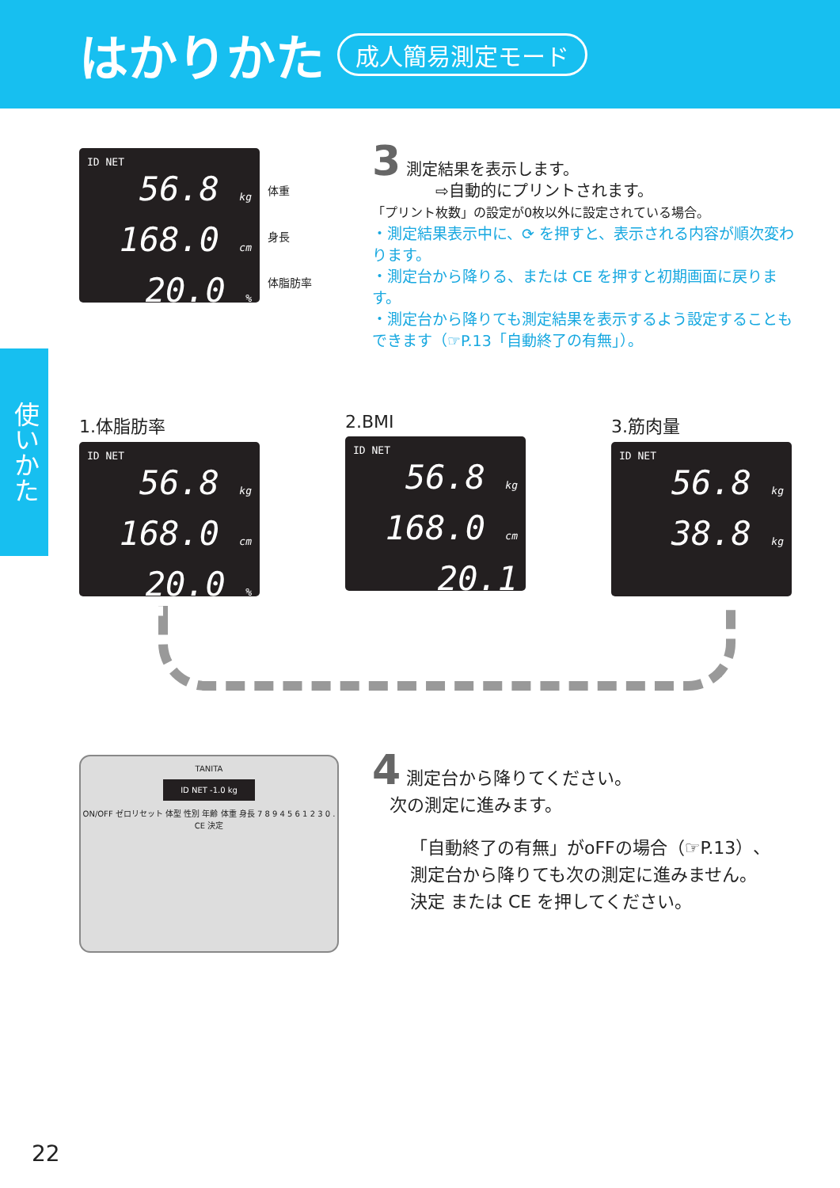はかりかた
成人簡易測定モード
使いかた
ID NET
56.8 kg
168.0 cm
20.0 %
体重
身長
体脂肪率
3 測定結果を表示します。
    ⇨自動的にプリントされます。
「プリント枚数」の設定が0枚以外に設定されている場合。
・測定結果表示中に、⟳ を押すと、表示される内容が順次変わります。
・測定台から降りる、または CE を押すと初期画面に戻ります。
・測定台から降りても測定結果を表示するよう設定することもできます（☞P.13「自動終了の有無」）。
1.体脂肪率
ID NET
56.8 kg
168.0 cm
20.0 %
2.BMI
ID NET
56.8 kg
168.0 cm
20.1
3.筋肉量
ID NET
56.8 kg
38.8 kg
TANITA
ID NET -1.0 kg
ON/OFF ゼロリセット 体型 性別 年齢 体重 身長 7 8 9 4 5 6 1 2 3 0 . CE 決定
4 測定台から降りてください。
 次の測定に進みます。
「自動終了の有無」がoFFの場合（☞P.13）、
測定台から降りても次の測定に進みません。
決定 または CE を押してください。
22